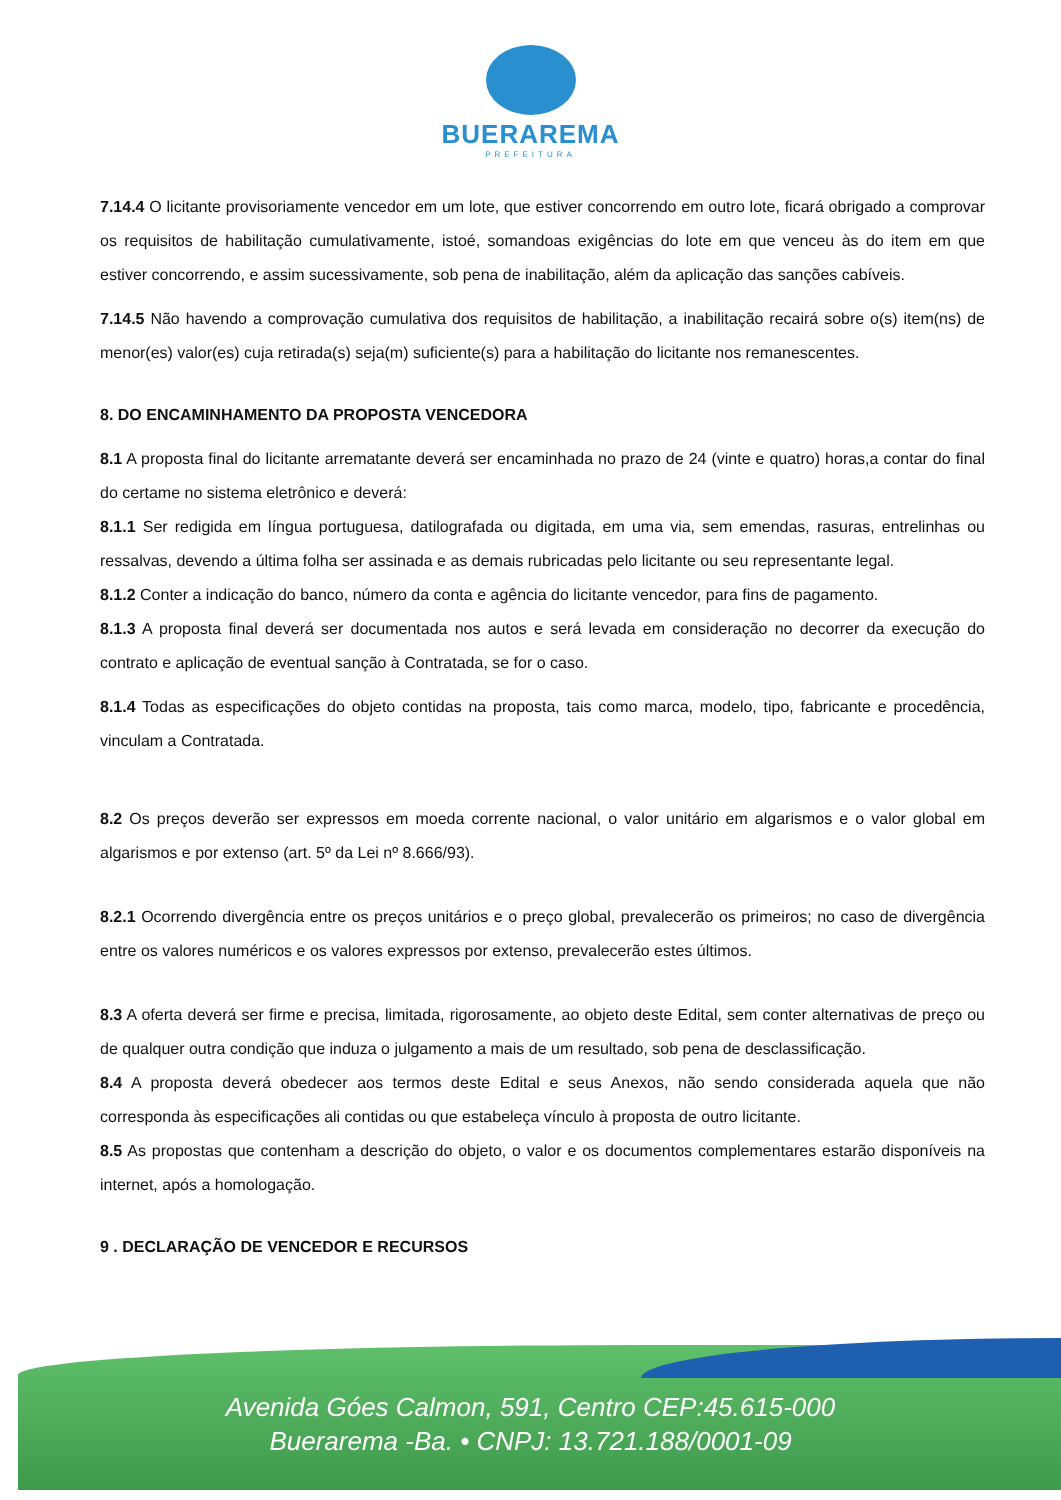BUERAREMA
PREFEITURA
7.14.4 O licitante provisoriamente vencedor em um lote, que estiver concorrendo em outro lote, ficará obrigado a comprovar os requisitos de habilitação cumulativamente, istoé, somandoas exigências do lote em que venceu às do item em que estiver concorrendo, e assim sucessivamente, sob pena de inabilitação, além da aplicação das sanções cabíveis.
7.14.5 Não havendo a comprovação cumulativa dos requisitos de habilitação, a inabilitação recairá sobre o(s) item(ns) de menor(es) valor(es) cuja retirada(s) seja(m) suficiente(s) para a habilitação do licitante nos remanescentes.
8. DO ENCAMINHAMENTO DA PROPOSTA VENCEDORA
8.1 A proposta final do licitante arrematante deverá ser encaminhada no prazo de 24 (vinte e quatro) horas,a contar do final do certame no sistema eletrônico e deverá:
8.1.1 Ser redigida em língua portuguesa, datilografada ou digitada, em uma via, sem emendas, rasuras, entrelinhas ou ressalvas, devendo a última folha ser assinada e as demais rubricadas pelo licitante ou seu representante legal.
8.1.2 Conter a indicação do banco, número da conta e agência do licitante vencedor, para fins de pagamento.
8.1.3 A proposta final deverá ser documentada nos autos e será levada em consideração no decorrer da execução do contrato e aplicação de eventual sanção à Contratada, se for o caso.
8.1.4 Todas as especificações do objeto contidas na proposta, tais como marca, modelo, tipo, fabricante e procedência, vinculam a Contratada.
8.2 Os preços deverão ser expressos em moeda corrente nacional, o valor unitário em algarismos e o valor global em algarismos e por extenso (art. 5º da Lei nº 8.666/93).
8.2.1 Ocorrendo divergência entre os preços unitários e o preço global, prevalecerão os primeiros; no caso de divergência entre os valores numéricos e os valores expressos por extenso, prevalecerão estes últimos.
8.3 A oferta deverá ser firme e precisa, limitada, rigorosamente, ao objeto deste Edital, sem conter alternativas de preço ou de qualquer outra condição que induza o julgamento a mais de um resultado, sob pena de desclassificação.
8.4 A proposta deverá obedecer aos termos deste Edital e seus Anexos, não sendo considerada aquela que não corresponda às especificações ali contidas ou que estabeleça vínculo à proposta de outro licitante.
8.5 As propostas que contenham a descrição do objeto, o valor e os documentos complementares estarão disponíveis na internet, após a homologação.
9 . DECLARAÇÃO DE VENCEDOR E RECURSOS
Avenida Góes Calmon, 591, Centro CEP:45.615-000
Buerarema -Ba. • CNPJ: 13.721.188/0001-09